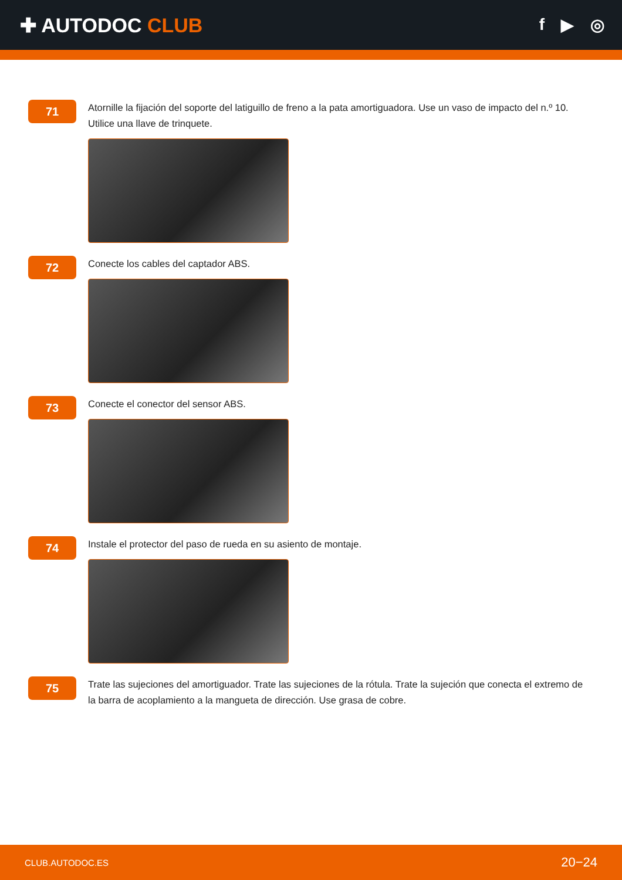✚ AUTODOC CLUB
f ▶ ◎
71
Atornille la fijación del soporte del latiguillo de freno a la pata amortiguadora. Use un vaso de impacto del n.º 10. Utilice una llave de trinquete.
72
Conecte los cables del captador ABS.
73
Conecte el conector del sensor ABS.
74
Instale el protector del paso de rueda en su asiento de montaje.
75
Trate las sujeciones del amortiguador. Trate las sujeciones de la rótula. Trate la sujeción que conecta el extremo de la barra de acoplamiento a la mangueta de dirección. Use grasa de cobre.
CLUB.AUTODOC.ES 20−24